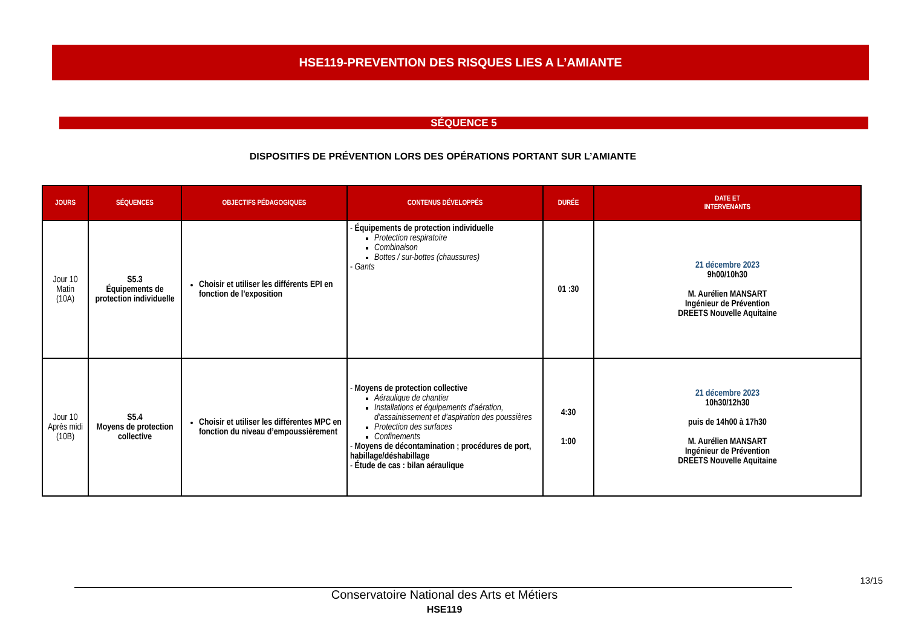HSE119-PREVENTION DES RISQUES LIES A L’AMIANTE
SÉQUENCE 5
DISPOSITIFS DE PRÉVENTION LORS DES OPÉRATIONS PORTANT SUR L’AMIANTE
| JOURS | SÉQUENCES | OBJECTIFS PÉDAGOGIQUES | CONTENUS DÉVELOPPÉS | DURÉE | DATE ET INTERVENANTS |
| --- | --- | --- | --- | --- | --- |
| Jour 10 Matin (10A) | S5.3 Équipements de protection individuelle | Choisir et utiliser les différents EPI en fonction de l’exposition | - Équipements de protection individuelle Protection respiratoire Combinaison Bottes / sur-bottes (chaussures) - Gants | 01 :30 | 21 décembre 2023 9h00/10h30 M. Aurélien MANSART Ingénieur de Prévention DREETS Nouvelle Aquitaine |
| Jour 10 Après midi (10B) | S5.4 Moyens de protection collective | Choisir et utiliser les différentes MPC en fonction du niveau d’empoussièrement | - Moyens de protection collective Aéraulique de chantier Installations et équipements d’aération, d’assainissement et d’aspiration des poussières Protection des surfaces Confinements - Moyens de décontamination ; procédures de port, habillage/déshabillage - Étude de cas : bilan aéraulique | 4:30 1:00 | 21 décembre 2023 10h30/12h30 puis de 14h00 à 17h30 M. Aurélien MANSART Ingénieur de Prévention DREETS Nouvelle Aquitaine |
13/15
Conservatoire National des Arts et Métiers
HSE119